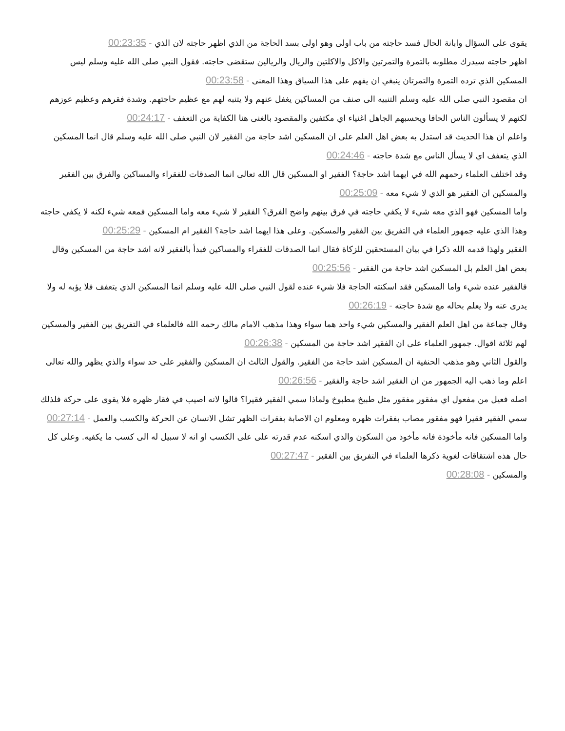يقوى على السؤال وابانة الحال فسد حاجته من باب اولى وهو اولى بسد الحاجة من الذي اظهر حاجته لان الذي - 00:23:35
اظهر حاجته سيدرك مطلوبه بالتمرة والتمرتين والاكل والاكلتين والريال والريالين ستقضى حاجته. فقول النبي صلى الله عليه وسلم ليس المسكين الذي ترده التمرة والتمرتان ينبغي ان يفهم على هذا السياق وهذا المعنى - 00:23:58
ان مقصود النبي صلى الله عليه وسلم التنبيه الى صنف من المساكين يغفل عنهم ولا يتنبه لهم مع عظيم حاجتهم. وشدة فقرهم وعظيم عوزهم لكنهم لا يسألون الناس الحافا ويحسبهم الجاهل اغنياء اي مكتفين والمقصود بالغنى هنا الكفاية من التعفف - 00:24:17
واعلم ان هذا الحديث قد استدل به بعض اهل العلم على ان المسكين اشد حاجة من الفقير لان النبي صلى الله عليه وسلم قال انما المسكين الذي يتعفف اي لا يسأل الناس مع شدة حاجته - 00:24:46
وقد اختلف العلماء رحمهم الله في ايهما اشد حاجة؟ الفقير او المسكين قال الله تعالى انما الصدقات للفقراء والمساكين والفرق بين الفقير والمسكين ان الفقير هو الذي لا شيء معه - 00:25:09
واما المسكين فهو الذي معه شيء لا يكفي حاجته في فرق بينهم واضح الفرق؟ الفقير لا شيء معه واما المسكين فمعه شيء لكنه لا يكفي حاجته وهذا الذي عليه جمهور العلماء في التفريق بين الفقير والمسكين. وعلى هذا ايهما اشد حاجة؟ الفقير ام المسكين - 00:25:29
الفقير ولهذا قدمه الله ذكرا في بيان المستحقين للزكاة فقال انما الصدقات للفقراء والمساكين فبدأ بالفقير لانه اشد حاجة من المسكين وقال بعض اهل العلم بل المسكين اشد حاجة من الفقير - 00:25:56
فالفقير عنده شيء واما المسكين فقد اسكنته الحاجة فلا شيء عنده لقول النبي صلى الله عليه وسلم انما المسكين الذي يتعفف فلا يؤبه له ولا يدرى عنه ولا يعلم بحاله مع شدة حاجته - 00:26:19
وقال جماعة من اهل العلم الفقير والمسكين شيء واحد هما سواء وهذا مذهب الامام مالك رحمه الله فالعلماء في التفريق بين الفقير والمسكين لهم ثلاثة اقوال. جمهور العلماء على ان الفقير اشد حاجة من المسكين - 00:26:38
والقول الثاني وهو مذهب الحنفية ان المسكين اشد حاجة من الفقير. والقول الثالث ان المسكين والفقير على حد سواء والذي يظهر والله تعالى اعلم وما ذهب اليه الجمهور من ان الفقير اشد حاجة والفقير - 00:26:56
اصله فعيل من مفعول اي مفقور مفقور مثل طبيخ مطبوخ ولماذا سمي الفقير فقيرا؟ قالوا لانه اصيب في فقار ظهره فلا يقوى على حركة فلذلك سمي الفقير فقيرا فهو مفقور مصاب بفقرات ظهره ومعلوم ان الاصابة بفقرات الظهر تشل الانسان عن الحركة والكسب والعمل - 00:27:14
واما المسكين فانه مأخوذة فانه مأخوذ من السكون والذي اسكنه عدم قدرته على على الكسب او انه لا سبيل له الى كسب ما يكفيه. وعلى كل حال هذه اشتقاقات لغوية ذكرها العلماء في التفريق بين الفقير - 00:27:47
والمسكين - 00:28:08